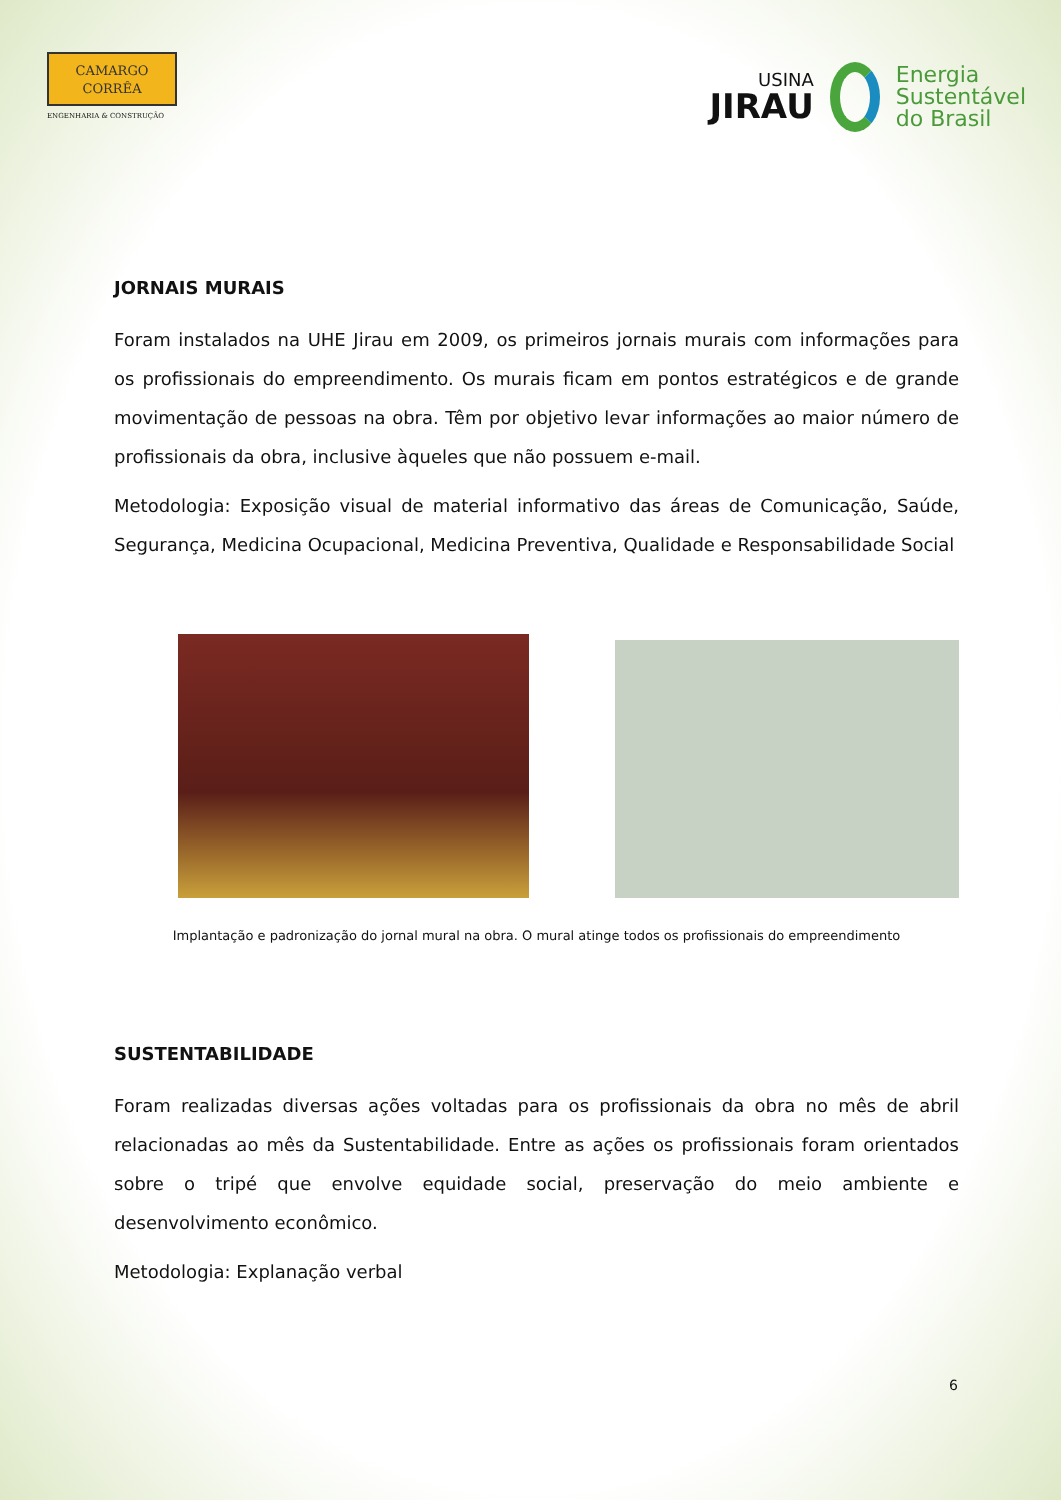CAMARGO
CORRÊA
ENGENHARIA & CONSTRUÇÃO
USINA
JIRAU
Energia
Sustentável
do Brasil
JORNAIS MURAIS
Foram instalados na UHE Jirau em 2009, os primeiros jornais murais com informações para os profissionais do empreendimento. Os murais ficam em pontos estratégicos e de grande movimentação de pessoas na obra. Têm por objetivo levar informações ao maior número de profissionais da obra, inclusive àqueles que não possuem e-mail.
Metodologia: Exposição visual de material informativo das áreas de Comunicação, Saúde, Segurança, Medicina Ocupacional, Medicina Preventiva, Qualidade e Responsabilidade Social
Implantação e padronização do jornal mural na obra. O mural atinge todos os profissionais do empreendimento
SUSTENTABILIDADE
Foram realizadas diversas ações voltadas para os profissionais da obra no mês de abril relacionadas ao mês da Sustentabilidade. Entre as ações os profissionais foram orientados sobre o tripé que envolve equidade social, preservação do meio ambiente e desenvolvimento econômico.
Metodologia: Explanação verbal
6